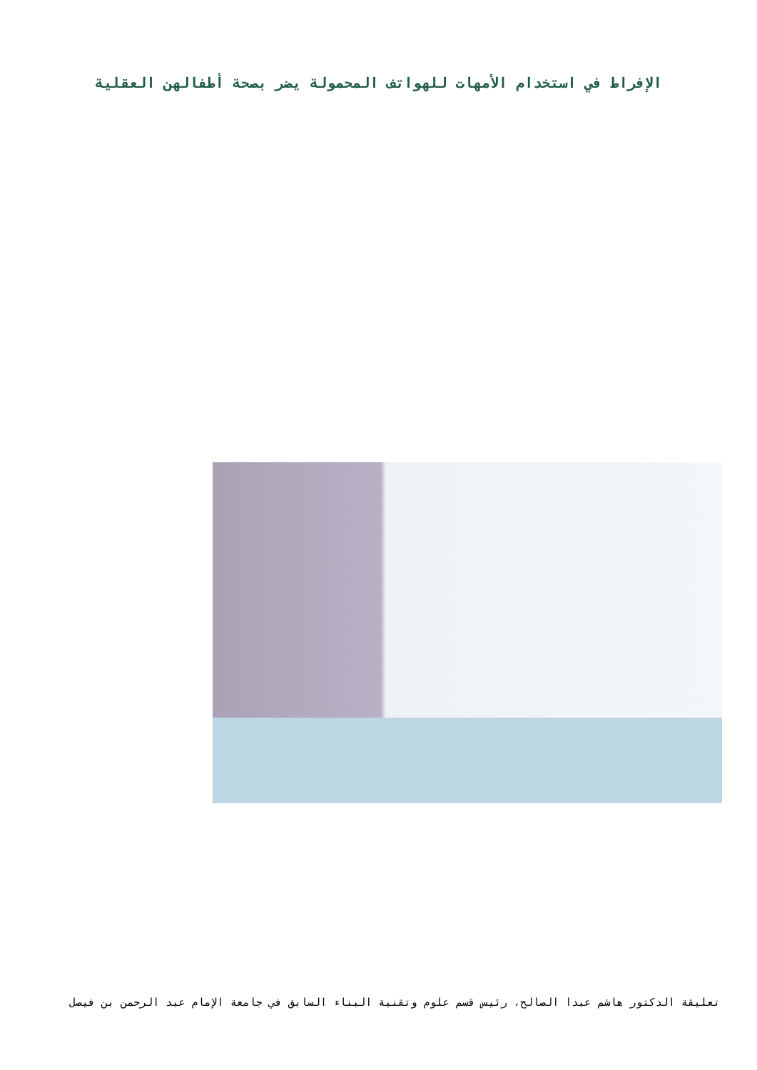الإفراط في استخدام الأمهات للهواتف المحمولة يضر بصحة أطفالهن العقلية
تعليقة الدكتور هاشم عبدا الصالح، رئيس قسم علوم وتقنية البناء السابق في جامعة الإمام عبد الرحمن بن فيصل